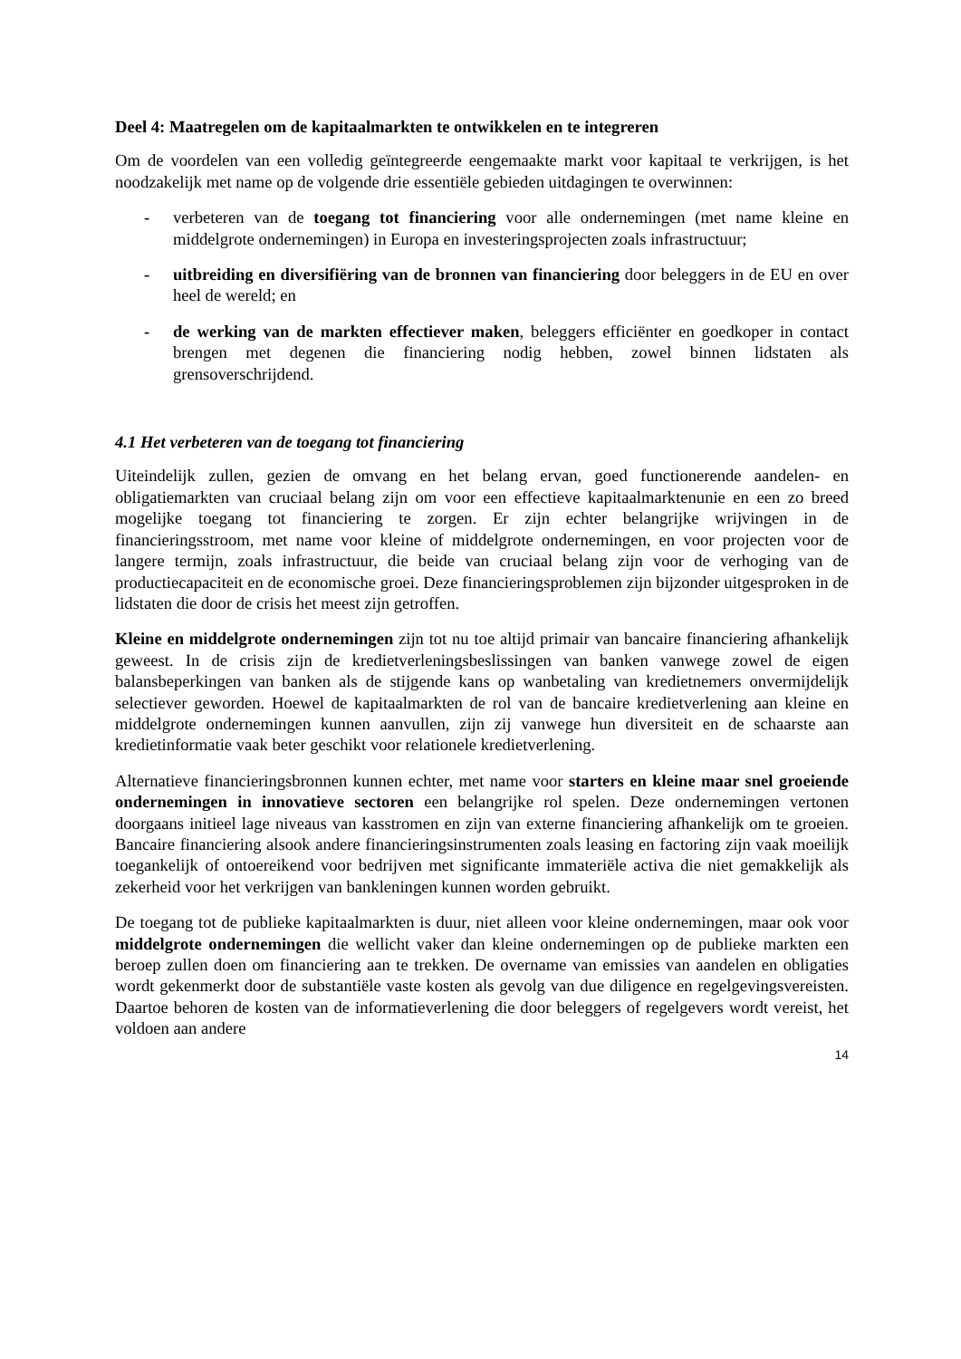Deel 4: Maatregelen om de kapitaalmarkten te ontwikkelen en te integreren
Om de voordelen van een volledig geïntegreerde eengemaakte markt voor kapitaal te verkrijgen, is het noodzakelijk met name op de volgende drie essentiële gebieden uitdagingen te overwinnen:
- verbeteren van de toegang tot financiering voor alle ondernemingen (met name kleine en middelgrote ondernemingen) in Europa en investeringsprojecten zoals infrastructuur;
- uitbreiding en diversifiëring van de bronnen van financiering door beleggers in de EU en over heel de wereld; en
- de werking van de markten effectiever maken, beleggers efficiënter en goedkoper in contact brengen met degenen die financiering nodig hebben, zowel binnen lidstaten als grensoverschrijdend.
4.1 Het verbeteren van de toegang tot financiering
Uiteindelijk zullen, gezien de omvang en het belang ervan, goed functionerende aandelen- en obligatiemarkten van cruciaal belang zijn om voor een effectieve kapitaalmarktenunie en een zo breed mogelijke toegang tot financiering te zorgen. Er zijn echter belangrijke wrijvingen in de financieringsstroom, met name voor kleine of middelgrote ondernemingen, en voor projecten voor de langere termijn, zoals infrastructuur, die beide van cruciaal belang zijn voor de verhoging van de productiecapaciteit en de economische groei. Deze financieringsproblemen zijn bijzonder uitgesproken in de lidstaten die door de crisis het meest zijn getroffen.
Kleine en middelgrote ondernemingen zijn tot nu toe altijd primair van bancaire financiering afhankelijk geweest. In de crisis zijn de kredietverleningsbeslissingen van banken vanwege zowel de eigen balansbeperkingen van banken als de stijgende kans op wanbetaling van kredietnemers onvermijdelijk selectiever geworden. Hoewel de kapitaalmarkten de rol van de bancaire kredietverlening aan kleine en middelgrote ondernemingen kunnen aanvullen, zijn zij vanwege hun diversiteit en de schaarste aan kredietinformatie vaak beter geschikt voor relationele kredietverlening.
Alternatieve financieringsbronnen kunnen echter, met name voor starters en kleine maar snel groeiende ondernemingen in innovatieve sectoren een belangrijke rol spelen. Deze ondernemingen vertonen doorgaans initieel lage niveaus van kasstromen en zijn van externe financiering afhankelijk om te groeien. Bancaire financiering alsook andere financieringsinstrumenten zoals leasing en factoring zijn vaak moeilijk toegankelijk of ontoereikend voor bedrijven met significante immateriële activa die niet gemakkelijk als zekerheid voor het verkrijgen van bankleningen kunnen worden gebruikt.
De toegang tot de publieke kapitaalmarkten is duur, niet alleen voor kleine ondernemingen, maar ook voor middelgrote ondernemingen die wellicht vaker dan kleine ondernemingen op de publieke markten een beroep zullen doen om financiering aan te trekken. De overname van emissies van aandelen en obligaties wordt gekenmerkt door de substantiële vaste kosten als gevolg van due diligence en regelgevingsvereisten. Daartoe behoren de kosten van de informatieverlening die door beleggers of regelgevers wordt vereist, het voldoen aan andere
14